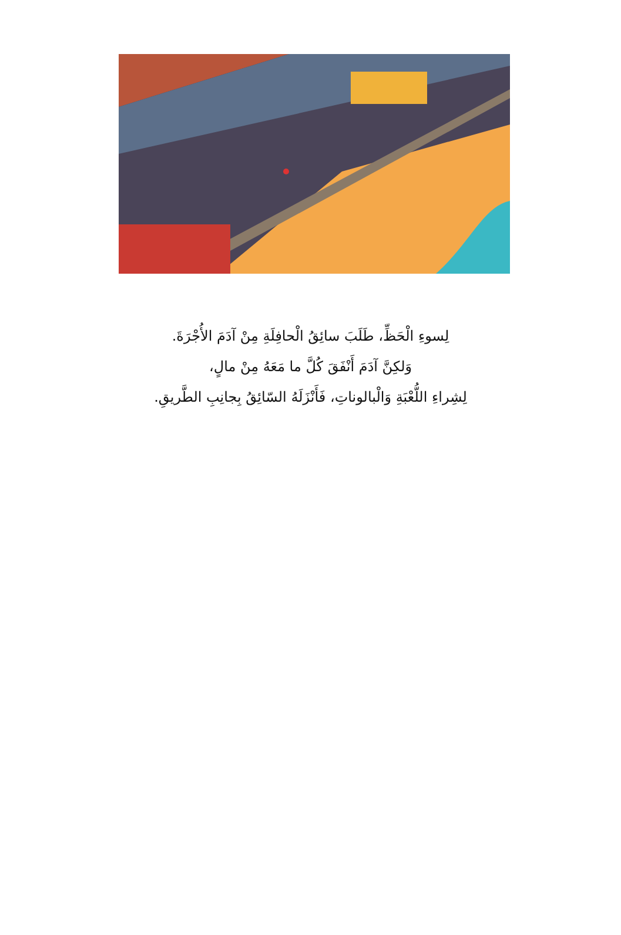لِسوءِ الْحَظِّ، طَلَبَ سائِقُ الْحافِلَةِ مِنْ آدَمَ الأُجْرَةَ.
وَلكِنَّ آدَمَ أَنْفَقَ كُلَّ ما مَعَهُ مِنْ مالٍ،
لِشِراءِ اللُّعْبَةِ وَالْبالوناتِ، فَأَنْزَلَهُ السّائِقُ بِجانِبِ الطَّريقِ.